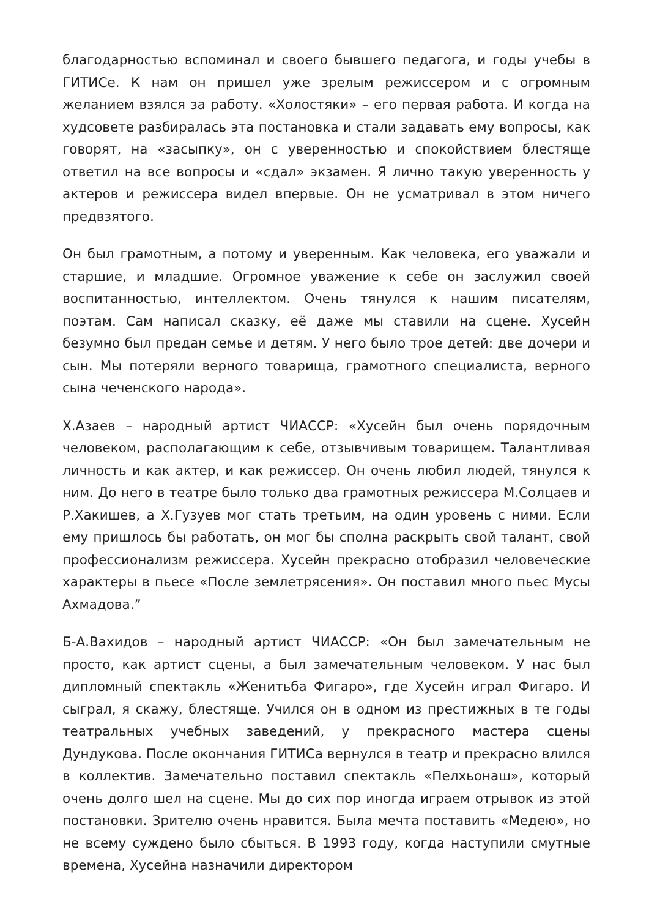благодарностью вспоминал и своего бывшего педагога, и годы учебы в ГИТИСе. К нам он пришел уже зрелым режиссером и с огромным желанием взялся за работу. «Холостяки» – его первая работа. И когда на худсовете разбиралась эта постановка и стали задавать ему вопросы, как говорят, на «засыпку», он с уверенностью и спокойствием блестяще ответил на все вопросы и «сдал» экзамен. Я лично такую уверенность у актеров и режиссера видел впервые. Он не усматривал в этом ничего предвзятого.
Он был грамотным, а потому и уверенным. Как человека, его уважали и старшие, и младшие. Огромное уважение к себе он заслужил своей воспитанностью, интеллектом. Очень тянулся к нашим писателям, поэтам. Сам написал сказку, её даже мы ставили на сцене. Хусейн безумно был предан семье и детям. У него было трое детей: две дочери и сын. Мы потеряли верного товарища, грамотного специалиста, верного сына чеченского народа».
Х.Азаев – народный артист ЧИАССР: «Хусейн был очень порядочным человеком, располагающим к себе, отзывчивым товарищем. Талантливая личность и как актер, и как режиссер. Он очень любил людей, тянулся к ним. До него в театре было только два грамотных режиссера М.Солцаев и Р.Хакишев, а Х.Гузуев мог стать третьим, на один уровень с ними. Если ему пришлось бы работать, он мог бы сполна раскрыть свой талант, свой профессионализм режиссера. Хусейн прекрасно отобразил человеческие характеры в пьесе «После землетрясения». Он поставил много пьес Мусы Ахмадова.”
Б-А.Вахидов – народный артист ЧИАССР: «Он был замечательным не просто, как артист сцены, а был замечательным человеком. У нас был дипломный спектакль «Женитьба Фигаро», где Хусейн играл Фигаро. И сыграл, я скажу, блестяще. Учился он в одном из престижных в те годы театральных учебных заведений, у прекрасного мастера сцены Дундукова. После окончания ГИТИСа вернулся в театр и прекрасно влился в коллектив. Замечательно поставил спектакль «Пелхьонаш», который очень долго шел на сцене. Мы до сих пор иногда играем отрывок из этой постановки. Зрителю очень нравится. Была мечта поставить «Медею», но не всему суждено было сбыться. В 1993 году, когда наступили смутные времена, Хусейна назначили директором